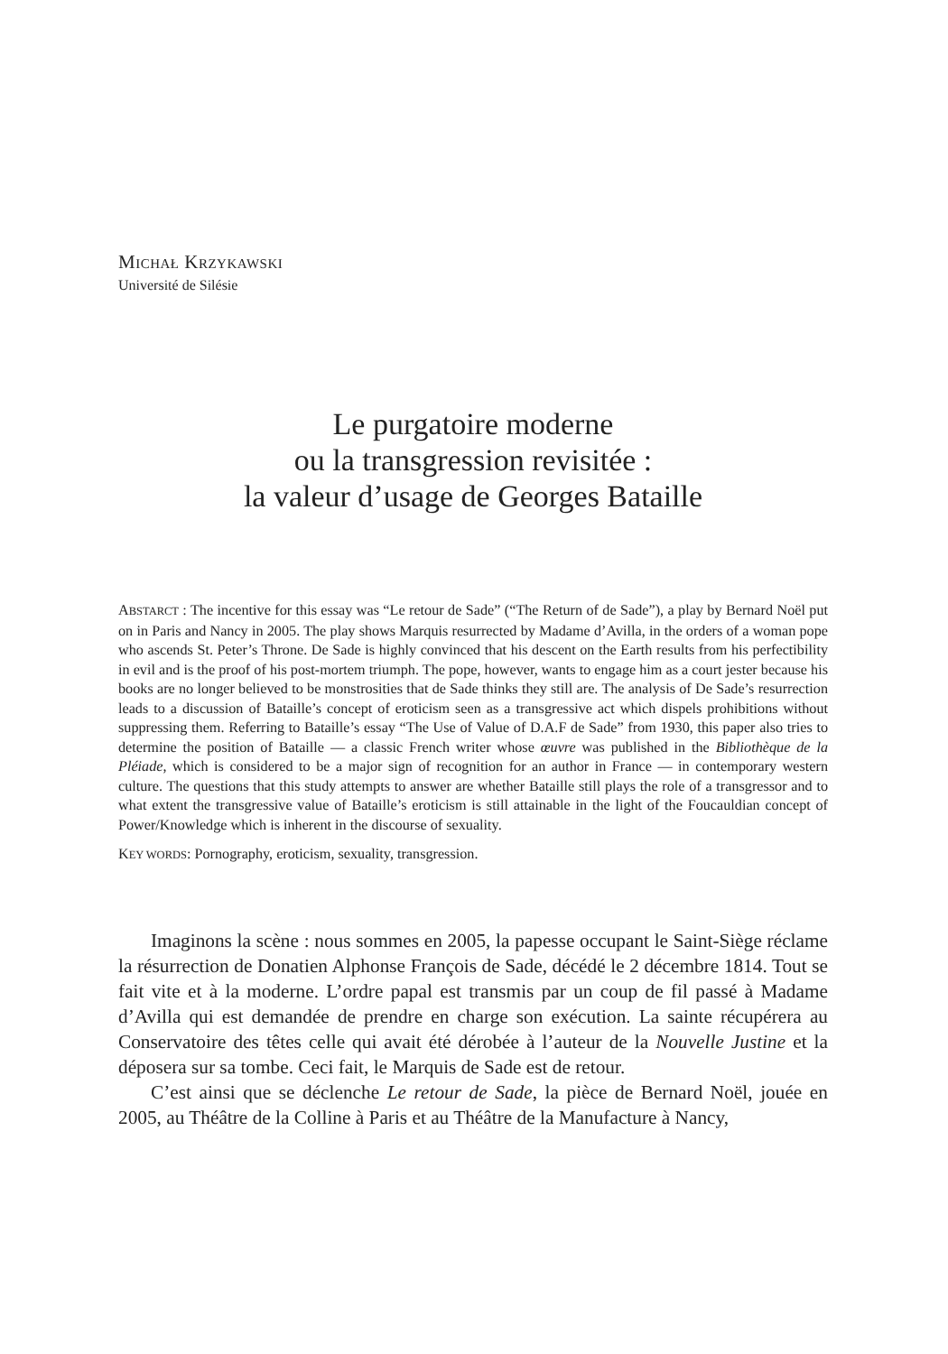MICHAŁ KRZYKAWSKI
Université de Silésie
Le purgatoire moderne
ou la transgression revisitée :
la valeur d’usage de Georges Bataille
ABSTARCT : The incentive for this essay was “Le retour de Sade” (“The Return of de Sade”), a play by Bernard Noël put on in Paris and Nancy in 2005. The play shows Marquis resurrected by Madame d’Avilla, in the orders of a woman pope who ascends St. Peter’s Throne. De Sade is highly convinced that his descent on the Earth results from his perfectibility in evil and is the proof of his post-mortem triumph. The pope, however, wants to engage him as a court jester because his books are no longer believed to be monstrosities that de Sade thinks they still are. The analysis of De Sade’s resurrection leads to a discussion of Bataille’s concept of eroticism seen as a transgressive act which dispels prohibitions without suppressing them. Referring to Bataille’s essay “The Use of Value of D.A.F de Sade” from 1930, this paper also tries to determine the position of Bataille — a classic French writer whose œuvre was published in the Bibliothèque de la Pléiade, which is considered to be a major sign of recognition for an author in France — in contemporary western culture. The questions that this study attempts to answer are whether Bataille still plays the role of a transgressor and to what extent the transgressive value of Bataille’s eroticism is still attainable in the light of the Foucauldian concept of Power/Knowledge which is inherent in the discourse of sexuality.
KEY WORDS: Pornography, eroticism, sexuality, transgression.
Imaginons la scène : nous sommes en 2005, la papesse occupant le Saint-Siège réclame la résurrection de Donatien Alphonse François de Sade, décédé le 2 décembre 1814. Tout se fait vite et à la moderne. L’ordre papal est transmis par un coup de fil passé à Madame d’Avilla qui est demandée de prendre en charge son exécution. La sainte récupérera au Conservatoire des têtes celle qui avait été dérobée à l’auteur de la Nouvelle Justine et la déposera sur sa tombe. Ceci fait, le Marquis de Sade est de retour.
C’est ainsi que se déclenche Le retour de Sade, la pièce de Bernard Noël, jouée en 2005, au Théâtre de la Colline à Paris et au Théâtre de la Manufacture à Nancy,